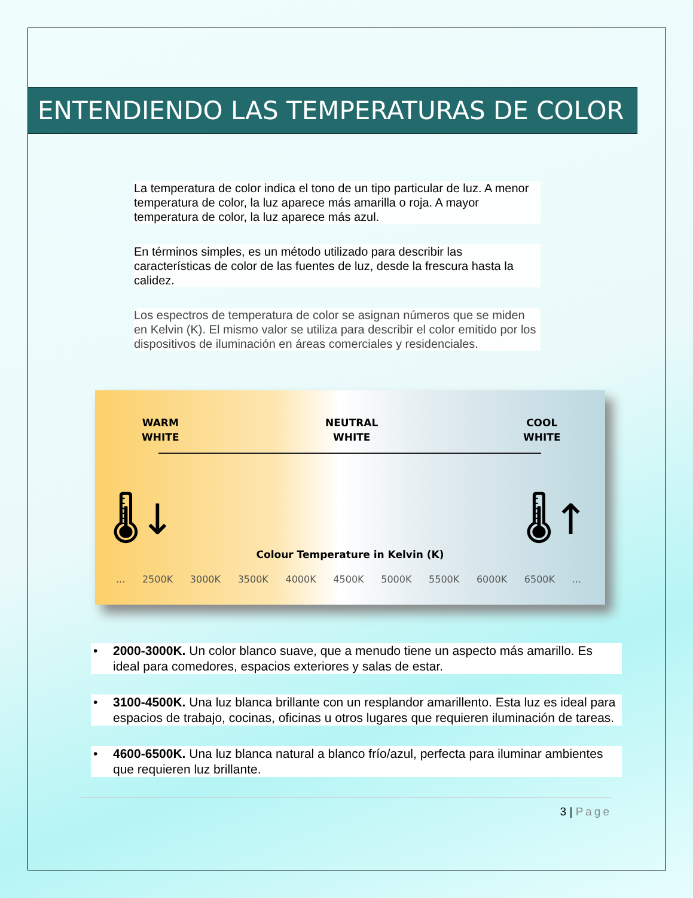ENTENDIENDO LAS TEMPERATURAS DE COLOR
La temperatura de color indica el tono de un tipo particular de luz. A menor temperatura de color, la luz aparece más amarilla o roja. A mayor temperatura de color, la luz aparece más azul.
En términos simples, es un método utilizado para describir las características de color de las fuentes de luz, desde la frescura hasta la calidez.
Los espectros de temperatura de color se asignan números que se miden en Kelvin (K). El mismo valor se utiliza para describir el color emitido por los dispositivos de iluminación en áreas comerciales y residenciales.
WARM
WHITE
NEUTRAL
WHITE
COOL
WHITE
🌡↓ 🌡↑
Colour Temperature in Kelvin (K)
... 2500K 3000K 3500K 4000K 4500K 5000K 5500K 6000K 6500K ...
• 2000-3000K. Un color blanco suave, que a menudo tiene un aspecto más amarillo. Es ideal para comedores, espacios exteriores y salas de estar.
• 3100-4500K. Una luz blanca brillante con un resplandor amarillento. Esta luz es ideal para espacios de trabajo, cocinas, oficinas u otros lugares que requieren iluminación de tareas.
• 4600-6500K. Una luz blanca natural a blanco frío/azul, perfecta para iluminar ambientes que requieren luz brillante.
3 | Page